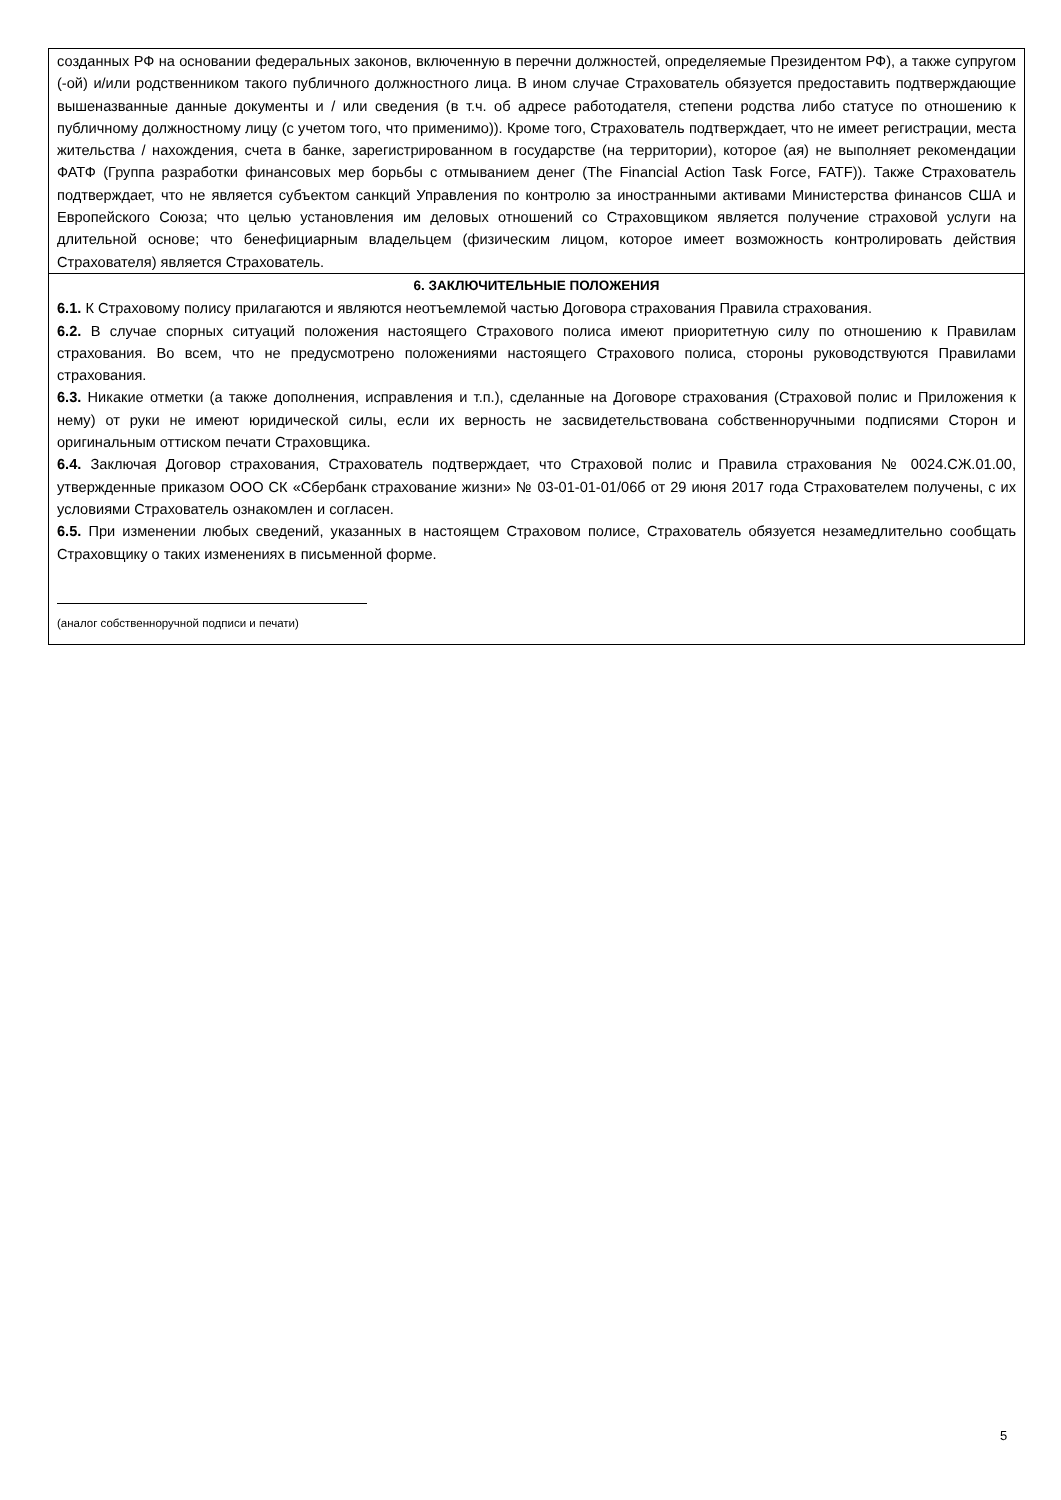созданных РФ на основании федеральных законов, включенную в перечни должностей, определяемые Президентом РФ), а также супругом (-ой) и/или родственником такого публичного должностного лица. В ином случае Страхователь обязуется предоставить подтверждающие вышеназванные данные документы и / или сведения (в т.ч. об адресе работодателя, степени родства либо статусе по отношению к публичному должностному лицу (с учетом того, что применимо)). Кроме того, Страхователь подтверждает, что не имеет регистрации, места жительства / нахождения, счета в банке, зарегистрированном в государстве (на территории), которое (ая) не выполняет рекомендации ФАТФ (Группа разработки финансовых мер борьбы с отмыванием денег (The Financial Action Task Force, FATF)). Также Страхователь подтверждает, что не является субъектом санкций Управления по контролю за иностранными активами Министерства финансов США и Европейского Союза; что целью установления им деловых отношений со Страховщиком является получение страховой услуги на длительной основе; что бенефициарным владельцем (физическим лицом, которое имеет возможность контролировать действия Страхователя) является Страхователь.
6. ЗАКЛЮЧИТЕЛЬНЫЕ ПОЛОЖЕНИЯ
6.1. К Страховому полису прилагаются и являются неотъемлемой частью Договора страхования Правила страхования.
6.2. В случае спорных ситуаций положения настоящего Страхового полиса имеют приоритетную силу по отношению к Правилам страхования. Во всем, что не предусмотрено положениями настоящего Страхового полиса, стороны руководствуются Правилами страхования.
6.3. Никакие отметки (а также дополнения, исправления и т.п.), сделанные на Договоре страхования (Страховой полис и Приложения к нему) от руки не имеют юридической силы, если их верность не засвидетельствована собственноручными подписями Сторон и оригинальным оттиском печати Страховщика.
6.4. Заключая Договор страхования, Страхователь подтверждает, что Страховой полис и Правила страхования № 0024.СЖ.01.00, утвержденные приказом ООО СК «Сбербанк страхование жизни» № 03-01-01-01/06б от 29 июня 2017 года Страхователем получены, с их условиями Страхователь ознакомлен и согласен.
6.5. При изменении любых сведений, указанных в настоящем Страховом полисе, Страхователь обязуется незамедлительно сообщать Страховщику о таких изменениях в письменной форме.
(аналог собственноручной подписи и печати)
5